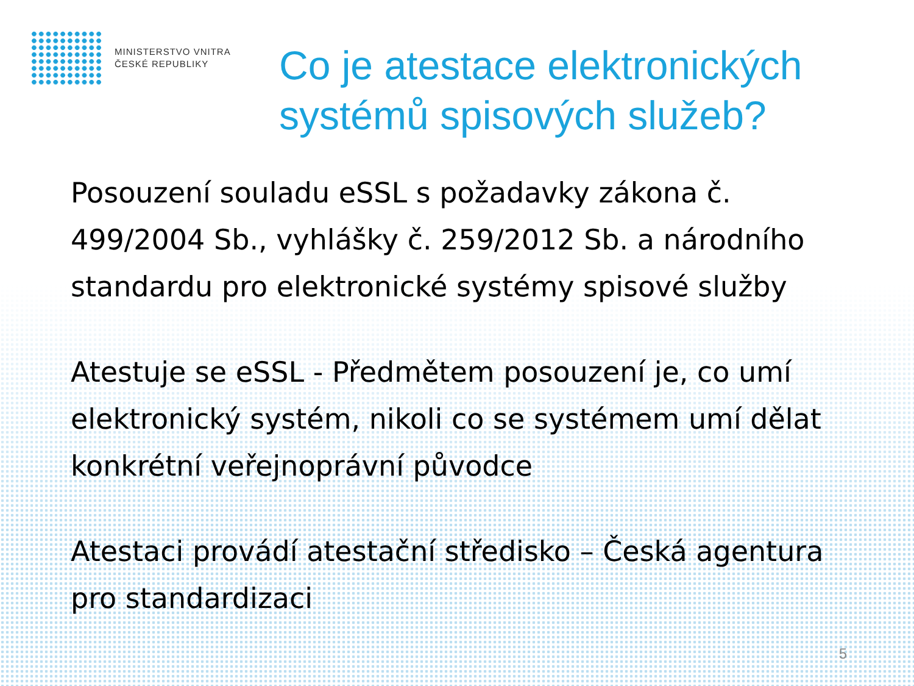MINISTERSTVO VNITRA
ČESKÉ REPUBLIKY
Co je atestace elektronických
systémů spisových služeb?
Posouzení souladu eSSL s požadavky zákona č. 499/2004 Sb., vyhlášky č. 259/2012 Sb. a národního standardu pro elektronické systémy spisové služby
Atestuje se eSSL - Předmětem posouzení je, co umí elektronický systém, nikoli co se systémem umí dělat konkrétní veřejnoprávní původce
Atestaci provádí atestační středisko – Česká agentura pro standardizaci
5